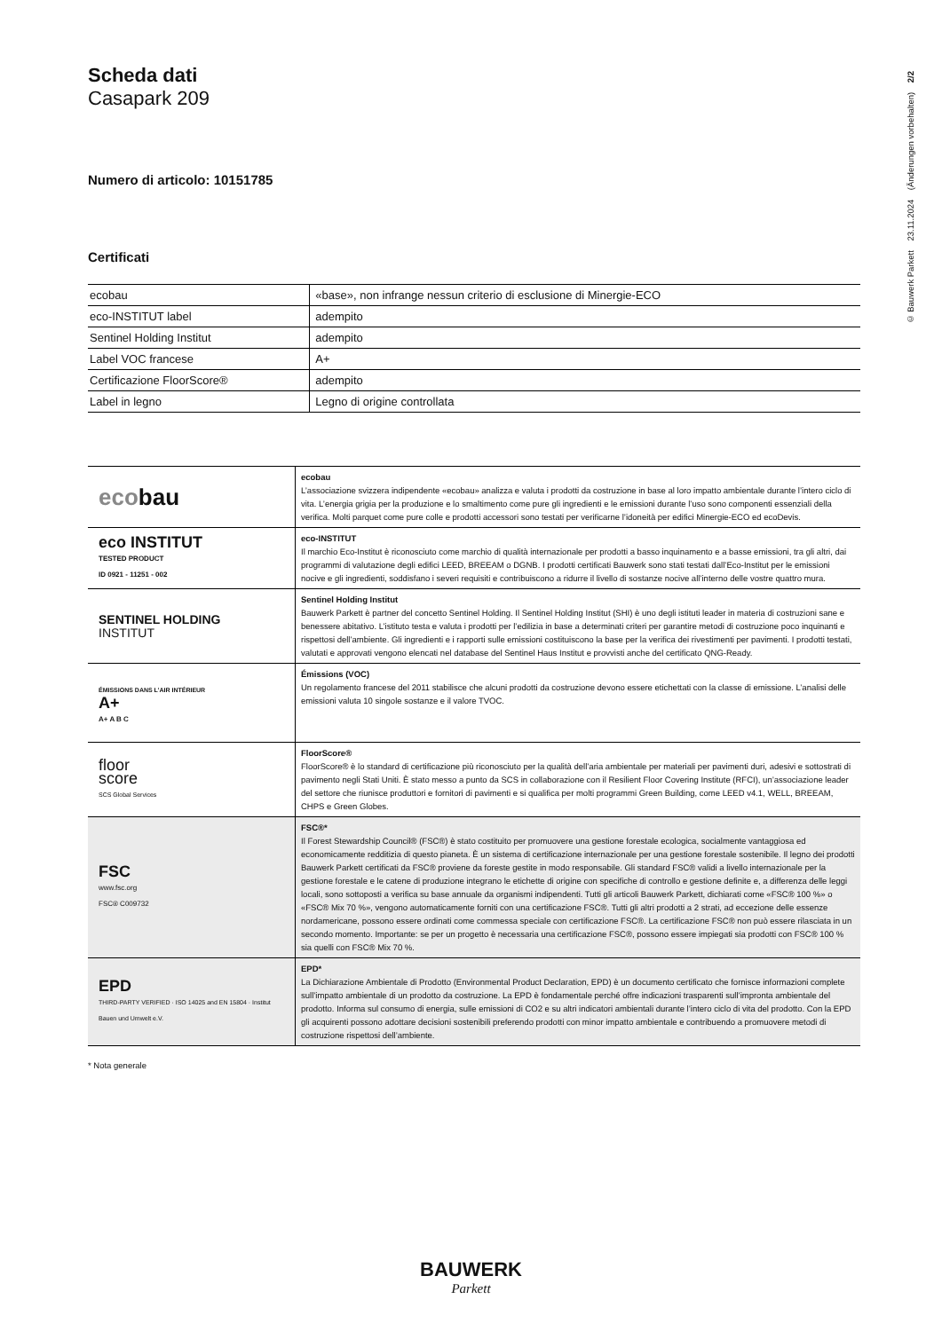Scheda dati
Casapark 209
Numero di articolo: 10151785
Certificati
| ecobau | «base», non infrange nessun criterio di esclusione di Minergie-ECO |
| eco-INSTITUT label | adempito |
| Sentinel Holding Institut | adempito |
| Label VOC francese | A+ |
| Certificazione FloorScore® | adempito |
| Label in legno | Legno di origine controllata |
| eco bau | ecobau L’associazione svizzera indipendente «ecobau» analizza e valuta i prodotti da costruzione in base al loro impatto ambientale durante l’intero ciclo di vita. L’energia grigia per la produzione e lo smaltimento come pure gli ingredienti e le emissioni durante l’uso sono componenti essenziali della verifica. Molti parquet come pure colle e prodotti accessori sono testati per verificarne l’idoneità per edifici Minergie-ECO ed ecoDevis. |
| eco INSTITUT TESTED PRODUCT ID 0921 - 11251 - 002 | eco-INSTITUT Il marchio Eco-Institut è riconosciuto come marchio di qualità internazionale per prodotti a basso inquinamento e a basse emissioni, tra gli altri, dai programmi di valutazione degli edifici LEED, BREEAM o DGNB. I prodotti certificati Bauwerk sono stati testati dall’Eco-Institut per le emissioni nocive e gli ingredienti, soddisfano i severi requisiti e contribuiscono a ridurre il livello di sostanze nocive all’interno delle vostre quattro mura. |
| SENTINEL HOLDING INSTITUT | Sentinel Holding Institut Bauwerk Parkett è partner del concetto Sentinel Holding. Il Sentinel Holding Institut (SHI) è uno degli istituti leader in materia di costruzioni sane e benessere abitativo. L’istituto testa e valuta i prodotti per l’edilizia in base a determinati criteri per garantire metodi di costruzione poco inquinanti e rispettosi dell’ambiente. Gli ingredienti e i rapporti sulle emissioni costituiscono la base per la verifica dei rivestimenti per pavimenti. I prodotti testati, valutati e approvati vengono elencati nel database del Sentinel Haus Institut e provvisti anche del certificato QNG-Ready. |
| ÉMISSIONS DANS L’AIR INTÉRIEUR A+ A+ A B C | Émissions (VOC) Un regolamento francese del 2011 stabilisce che alcuni prodotti da costruzione devono essere etichettati con la classe di emissione. L’analisi delle emissioni valuta 10 singole sostanze e il valore TVOC. |
| floor score SCS Global Services | FloorScore® FloorScore® è lo standard di certificazione più riconosciuto per la qualità dell’aria ambientale per materiali per pavimenti duri, adesivi e sottostrati di pavimento negli Stati Uniti. È stato messo a punto da SCS in collaborazione con il Resilient Floor Covering Institute (RFCI), un’associazione leader del settore che riunisce produttori e fornitori di pavimenti e si qualifica per molti programmi Green Building, come LEED v4.1, WELL, BREEAM, CHPS e Green Globes. |
| FSC www.fsc.org FSC® C009732 | FSC®* Il Forest Stewardship Council® (FSC®) è stato costituito per promuovere una gestione forestale ecologica, socialmente vantaggiosa ed economicamente redditizia di questo pianeta. È un sistema di certificazione internazionale per una gestione forestale sostenibile. Il legno dei prodotti Bauwerk Parkett certificati da FSC® proviene da foreste gestite in modo responsabile. Gli standard FSC® validi a livello internazionale per la gestione forestale e le catene di produzione integrano le etichette di origine con specifiche di controllo e gestione definite e, a differenza delle leggi locali, sono sottoposti a verifica su base annuale da organismi indipendenti. Tutti gli articoli Bauwerk Parkett, dichiarati come «FSC® 100 %» o «FSC® Mix 70 %», vengono automaticamente forniti con una certificazione FSC®. Tutti gli altri prodotti a 2 strati, ad eccezione delle essenze nordamericane, possono essere ordinati come commessa speciale con certificazione FSC®. La certificazione FSC® non può essere rilasciata in un secondo momento. Importante: se per un progetto è necessaria una certificazione FSC®, possono essere impiegati sia prodotti con FSC® 100 % sia quelli con FSC® Mix 70 %. |
| EPD THIRD-PARTY VERIFIED · ISO 14025 and EN 15804 · Institut Bauen und Umwelt e.V. | EPD* La Dichiarazione Ambientale di Prodotto (Environmental Product Declaration, EPD) è un documento certificato che fornisce informazioni complete sull’impatto ambientale di un prodotto da costruzione. La EPD è fondamentale perché offre indicazioni trasparenti sull’impronta ambientale del prodotto. Informa sul consumo di energia, sulle emissioni di CO2 e su altri indicatori ambientali durante l’intero ciclo di vita del prodotto. Con la EPD gli acquirenti possono adottare decisioni sostenibili preferendo prodotti con minor impatto ambientale e contribuendo a promuovere metodi di costruzione rispettosi dell’ambiente. |
* Nota generale
© Bauwerk Parkett 23.11.2024 (Änderungen vorbehalten) 2/2
BAUWERK
Parkett